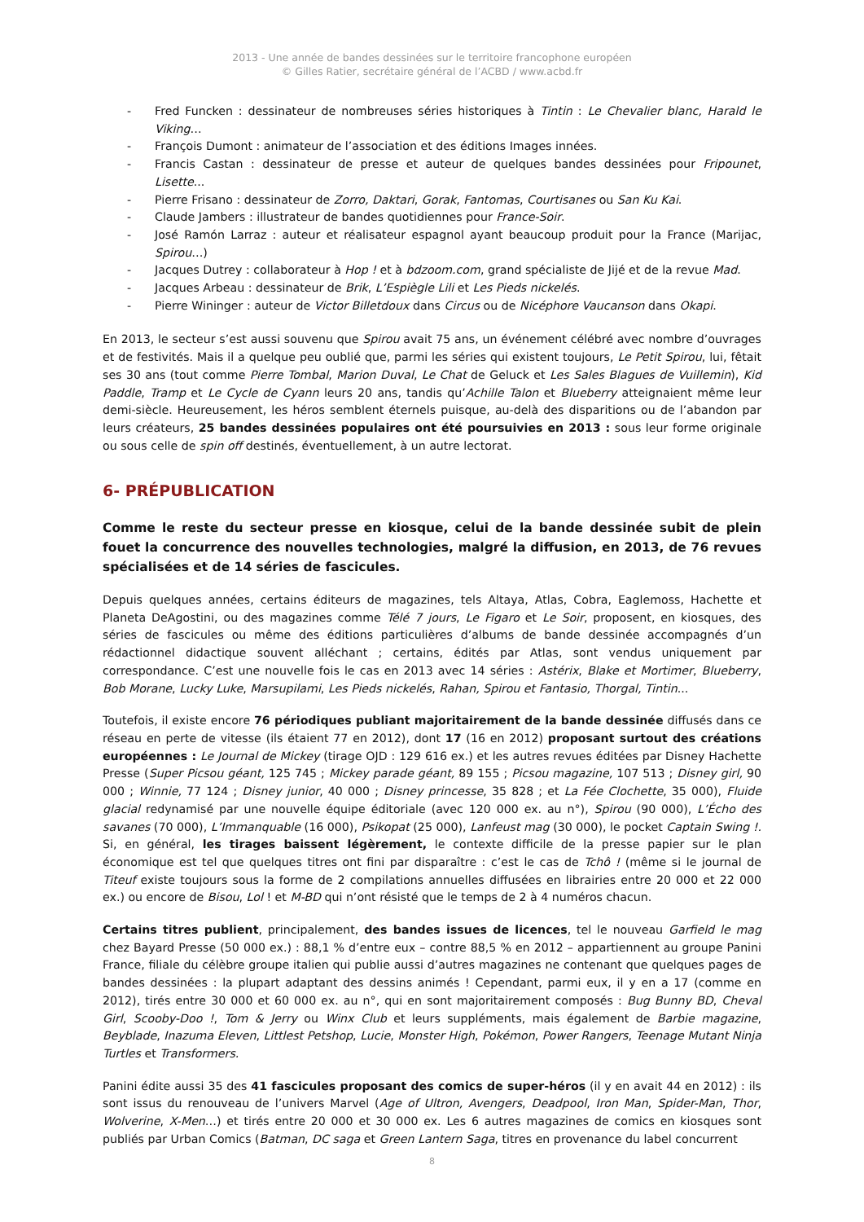2013 - Une année de bandes dessinées sur le territoire francophone européen
© Gilles Ratier, secrétaire général de l’ACBD / www.acbd.fr
- Fred Funcken : dessinateur de nombreuses séries historiques à Tintin : Le Chevalier blanc, Harald le Viking…
- François Dumont : animateur de l’association et des éditions Images innées.
- Francis Castan : dessinateur de presse et auteur de quelques bandes dessinées pour Fripounet, Lisette...
- Pierre Frisano : dessinateur de Zorro, Daktari, Gorak, Fantomas, Courtisanes ou San Ku Kai.
- Claude Jambers : illustrateur de bandes quotidiennes pour France-Soir.
- José Ramón Larraz : auteur et réalisateur espagnol ayant beaucoup produit pour la France (Marijac, Spirou…)
- Jacques Dutrey : collaborateur à Hop ! et à bdzoom.com, grand spécialiste de Jijé et de la revue Mad.
- Jacques Arbeau : dessinateur de Brik, L’Espiègle Lili et Les Pieds nickelés.
- Pierre Wininger : auteur de Victor Billetdoux dans Circus ou de Nicéphore Vaucanson dans Okapi.
En 2013, le secteur s’est aussi souvenu que Spirou avait 75 ans, un événement célébré avec nombre d’ouvrages et de festivités. Mais il a quelque peu oublié que, parmi les séries qui existent toujours, Le Petit Spirou, lui, fêtait ses 30 ans (tout comme Pierre Tombal, Marion Duval, Le Chat de Geluck et Les Sales Blagues de Vuillemin), Kid Paddle, Tramp et Le Cycle de Cyann leurs 20 ans, tandis qu’Achille Talon et Blueberry atteignaient même leur demi-siècle. Heureusement, les héros semblent éternels puisque, au-delà des disparitions ou de l’abandon par leurs créateurs, 25 bandes dessinées populaires ont été poursuivies en 2013 : sous leur forme originale ou sous celle de spin off destinés, éventuellement, à un autre lectorat.
6- PRÉPUBLICATION
Comme le reste du secteur presse en kiosque, celui de la bande dessinée subit de plein fouet la concurrence des nouvelles technologies, malgré la diffusion, en 2013, de 76 revues spécialisées et de 14 séries de fascicules.
Depuis quelques années, certains éditeurs de magazines, tels Altaya, Atlas, Cobra, Eaglemoss, Hachette et Planeta DeAgostini, ou des magazines comme Télé 7 jours, Le Figaro et Le Soir, proposent, en kiosques, des séries de fascicules ou même des éditions particulières d’albums de bande dessinée accompagnés d’un rédactionnel didactique souvent alléchant ; certains, édités par Atlas, sont vendus uniquement par correspondance. C’est une nouvelle fois le cas en 2013 avec 14 séries : Astérix, Blake et Mortimer, Blueberry, Bob Morane, Lucky Luke, Marsupilami, Les Pieds nickelés, Rahan, Spirou et Fantasio, Thorgal, Tintin...
Toutefois, il existe encore 76 périodiques publiant majoritairement de la bande dessinée diffusés dans ce réseau en perte de vitesse (ils étaient 77 en 2012), dont 17 (16 en 2012) proposant surtout des créations européennes : Le Journal de Mickey (tirage OJD : 129 616 ex.) et les autres revues éditées par Disney Hachette Presse (Super Picsou géant, 125 745 ; Mickey parade géant, 89 155 ; Picsou magazine, 107 513 ; Disney girl, 90 000 ; Winnie, 77 124 ; Disney junior, 40 000 ; Disney princesse, 35 828 ; et La Fée Clochette, 35 000), Fluide glacial redynamisé par une nouvelle équipe éditoriale (avec 120 000 ex. au n°), Spirou (90 000), L’Écho des savanes (70 000), L’Immanquable (16 000), Psikopat (25 000), Lanfeust mag (30 000), le pocket Captain Swing !. Si, en général, les tirages baissent légèrement, le contexte difficile de la presse papier sur le plan économique est tel que quelques titres ont fini par disparaître : c’est le cas de Tchô ! (même si le journal de Titeuf existe toujours sous la forme de 2 compilations annuelles diffusées en librairies entre 20 000 et 22 000 ex.) ou encore de Bisou, Lol ! et M-BD qui n’ont résisté que le temps de 2 à 4 numéros chacun.
Certains titres publient, principalement, des bandes issues de licences, tel le nouveau Garfield le mag chez Bayard Presse (50 000 ex.) : 88,1 % d’entre eux – contre 88,5 % en 2012 – appartiennent au groupe Panini France, filiale du célèbre groupe italien qui publie aussi d’autres magazines ne contenant que quelques pages de bandes dessinées : la plupart adaptant des dessins animés ! Cependant, parmi eux, il y en a 17 (comme en 2012), tirés entre 30 000 et 60 000 ex. au n°, qui en sont majoritairement composés : Bug Bunny BD, Cheval Girl, Scooby-Doo !, Tom & Jerry ou Winx Club et leurs suppléments, mais également de Barbie magazine, Beyblade, Inazuma Eleven, Littlest Petshop, Lucie, Monster High, Pokémon, Power Rangers, Teenage Mutant Ninja Turtles et Transformers.
Panini édite aussi 35 des 41 fascicules proposant des comics de super-héros (il y en avait 44 en 2012) : ils sont issus du renouveau de l’univers Marvel (Age of Ultron, Avengers, Deadpool, Iron Man, Spider-Man, Thor, Wolverine, X-Men…) et tirés entre 20 000 et 30 000 ex. Les 6 autres magazines de comics en kiosques sont publiés par Urban Comics (Batman, DC saga et Green Lantern Saga, titres en provenance du label concurrent
8